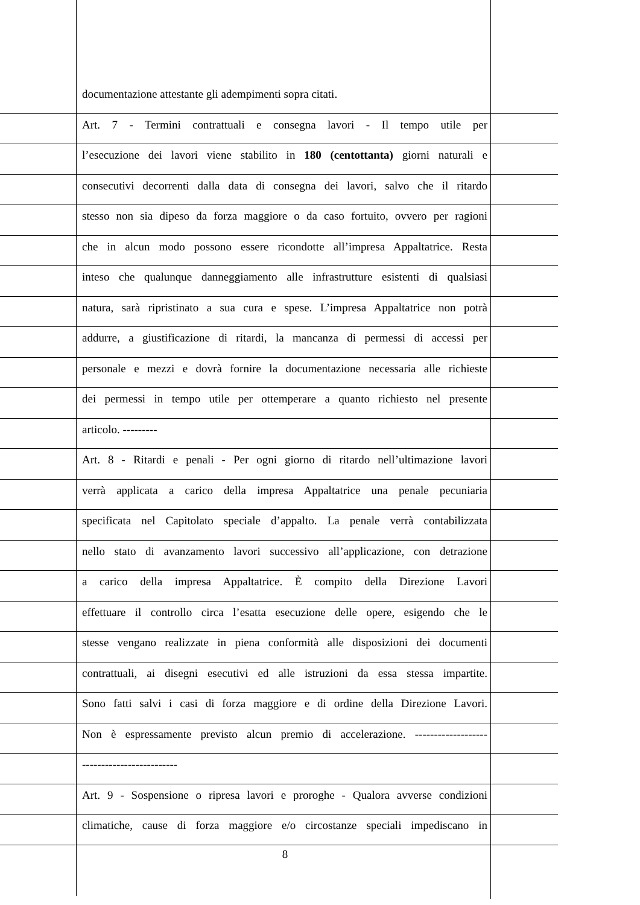documentazione attestante gli adempimenti sopra citati.
Art. 7 - Termini contrattuali e consegna lavori - Il tempo utile per
l’esecuzione dei lavori viene stabilito in 180 (centottanta) giorni naturali e
consecutivi decorrenti dalla data di consegna dei lavori, salvo che il ritardo
stesso non sia dipeso da forza maggiore o da caso fortuito, ovvero per ragioni
che in alcun modo possono essere ricondotte all’impresa Appaltatrice. Resta
inteso che qualunque danneggiamento alle infrastrutture esistenti di qualsiasi
natura, sarà ripristinato a sua cura e spese. L’impresa Appaltatrice non potrà
addurre, a giustificazione di ritardi, la mancanza di permessi di accessi per
personale e mezzi e dovrà fornire la documentazione necessaria alle richieste
dei permessi in tempo utile per ottemperare a quanto richiesto nel presente
articolo. ---------
Art. 8 - Ritardi e penali - Per ogni giorno di ritardo nell’ultimazione lavori
verrà applicata a carico della impresa Appaltatrice una penale pecuniaria
specificata nel Capitolato speciale d’appalto. La penale verrà contabilizzata
nello stato di avanzamento lavori successivo all’applicazione, con detrazione
a carico della impresa Appaltatrice. È compito della Direzione Lavori
effettuare il controllo circa l’esatta esecuzione delle opere, esigendo che le
stesse vengano realizzate in piena conformità alle disposizioni dei documenti
contrattuali, ai disegni esecutivi ed alle istruzioni da essa stessa impartite.
Sono fatti salvi i casi di forza maggiore e di ordine della Direzione Lavori.
Non è espressamente previsto alcun premio di accelerazione. -------------------
-------------------------
Art. 9 - Sospensione o ripresa lavori e proroghe - Qualora avverse condizioni
climatiche, cause di forza maggiore e/o circostanze speciali impediscano in
8